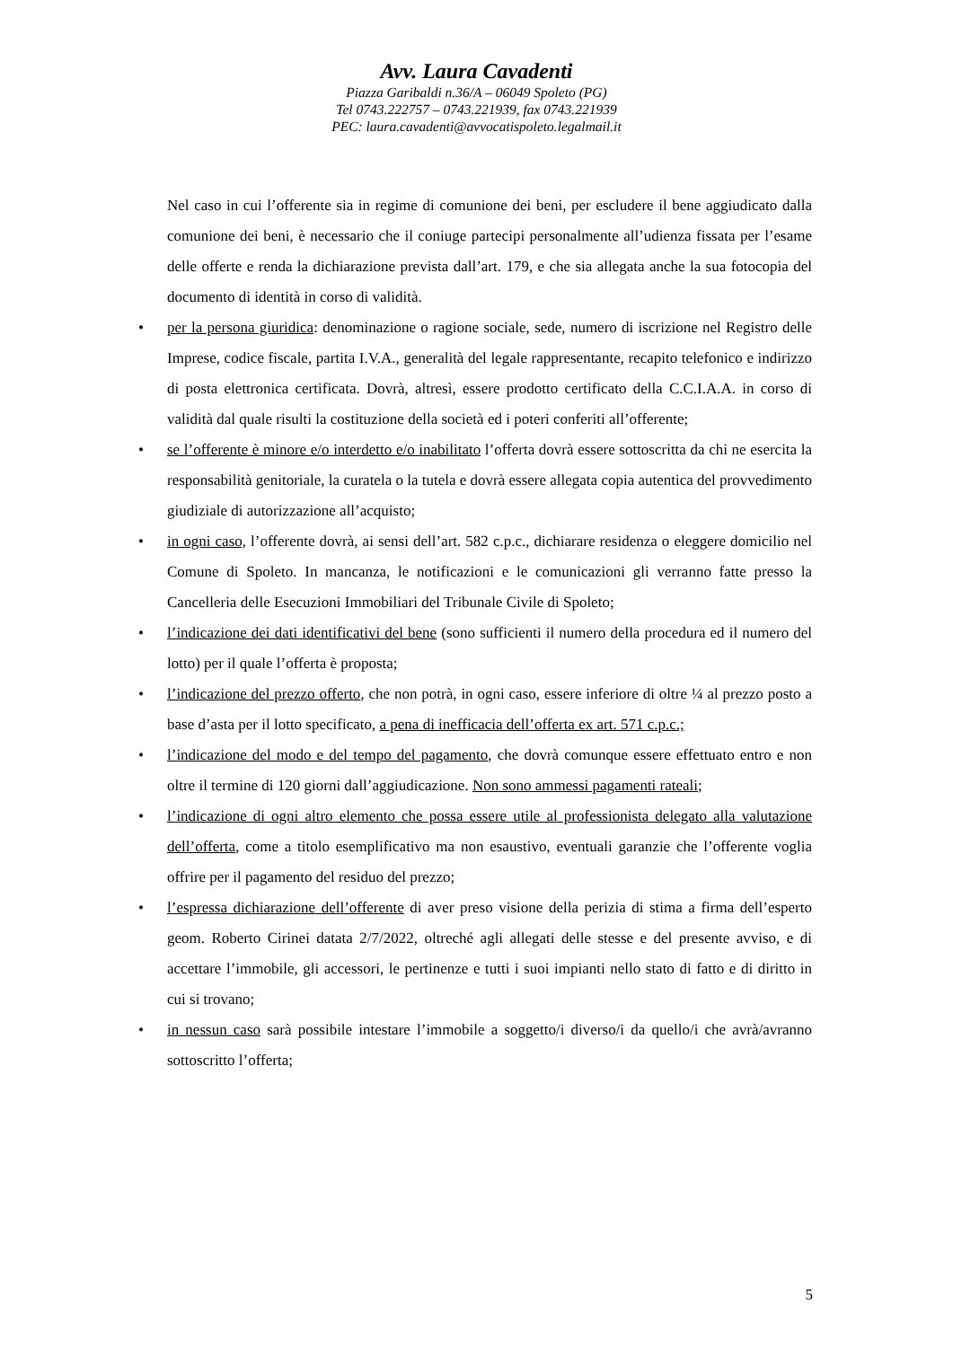Avv. Laura Cavadenti
Piazza Garibaldi n.36/A – 06049 Spoleto (PG)
Tel 0743.222757 – 0743.221939, fax 0743.221939
PEC: laura.cavadenti@avvocatispoleto.legalmail.it
Nel caso in cui l’offerente sia in regime di comunione dei beni, per escludere il bene aggiudicato dalla comunione dei beni, è necessario che il coniuge partecipi personalmente all’udienza fissata per l’esame delle offerte e renda la dichiarazione prevista dall’art. 179, e che sia allegata anche la sua fotocopia del documento di identità in corso di validità.
• per la persona giuridica: denominazione o ragione sociale, sede, numero di iscrizione nel Registro delle Imprese, codice fiscale, partita I.V.A., generalità del legale rappresentante, recapito telefonico e indirizzo di posta elettronica certificata. Dovrà, altresì, essere prodotto certificato della C.C.I.A.A. in corso di validità dal quale risulti la costituzione della società ed i poteri conferiti all’offerente;
• se l’offerente è minore e/o interdetto e/o inabilitato l’offerta dovrà essere sottoscritta da chi ne esercita la responsabilità genitoriale, la curatela o la tutela e dovrà essere allegata copia autentica del provvedimento giudiziale di autorizzazione all’acquisto;
• in ogni caso, l’offerente dovrà, ai sensi dell’art. 582 c.p.c., dichiarare residenza o eleggere domicilio nel Comune di Spoleto. In mancanza, le notificazioni e le comunicazioni gli verranno fatte presso la Cancelleria delle Esecuzioni Immobiliari del Tribunale Civile di Spoleto;
• l’indicazione dei dati identificativi del bene (sono sufficienti il numero della procedura ed il numero del lotto) per il quale l’offerta è proposta;
• l’indicazione del prezzo offerto, che non potrà, in ogni caso, essere inferiore di oltre ¼ al prezzo posto a base d’asta per il lotto specificato, a pena di inefficacia dell’offerta ex art. 571 c.p.c.;
• l’indicazione del modo e del tempo del pagamento, che dovrà comunque essere effettuato entro e non oltre il termine di 120 giorni dall’aggiudicazione. Non sono ammessi pagamenti rateali;
• l’indicazione di ogni altro elemento che possa essere utile al professionista delegato alla valutazione dell’offerta, come a titolo esemplificativo ma non esaustivo, eventuali garanzie che l’offerente voglia offrire per il pagamento del residuo del prezzo;
• l’espressa dichiarazione dell’offerente di aver preso visione della perizia di stima a firma dell’esperto geom. Roberto Cirinei datata 2/7/2022, oltreché agli allegati delle stesse e del presente avviso, e di accettare l’immobile, gli accessori, le pertinenze e tutti i suoi impianti nello stato di fatto e di diritto in cui si trovano;
• in nessun caso sarà possibile intestare l’immobile a soggetto/i diverso/i da quello/i che avrà/avranno sottoscritto l’offerta;
5